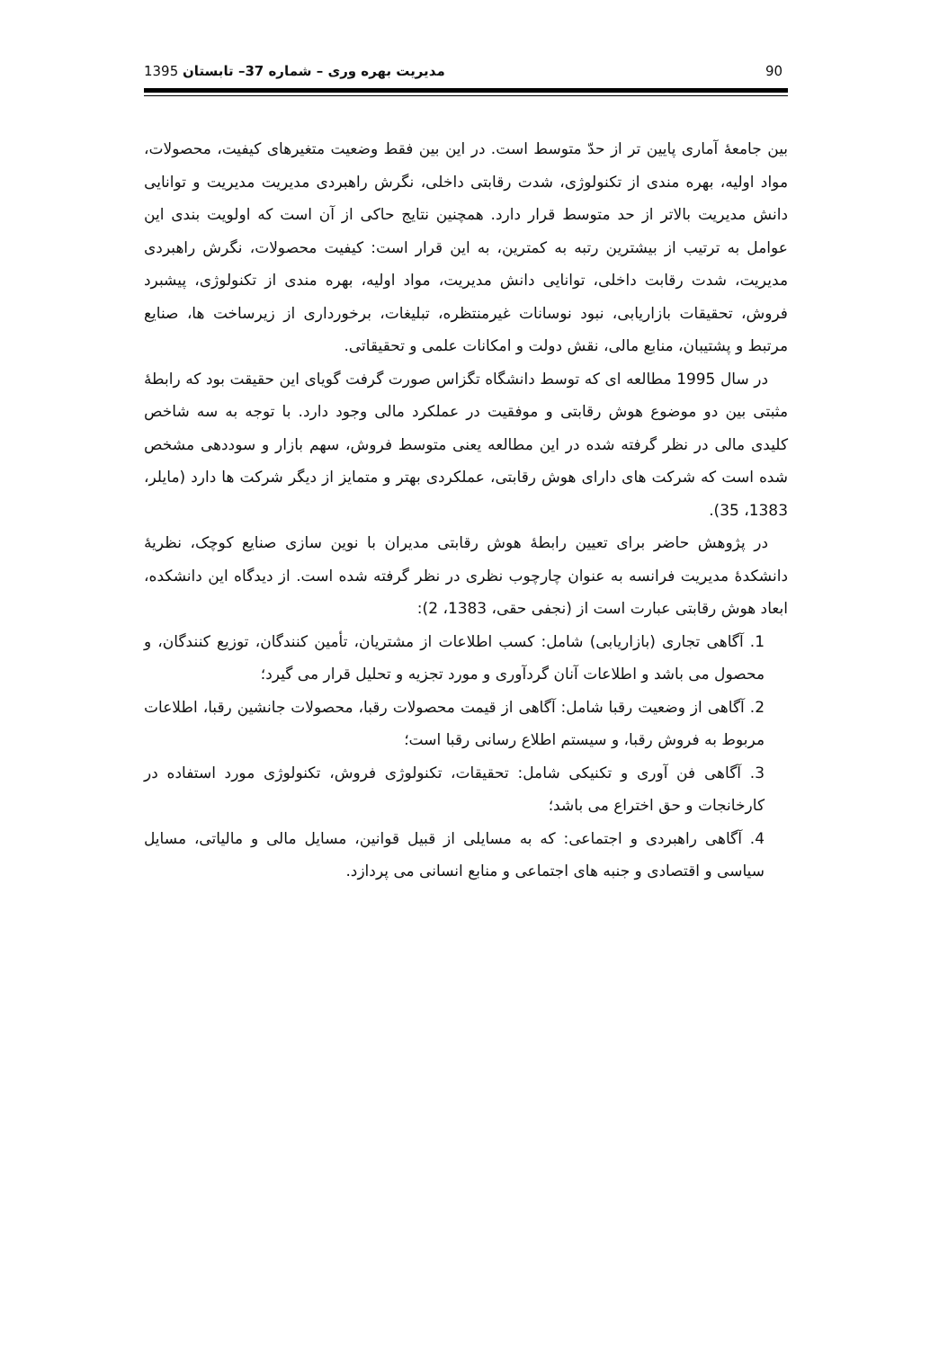1395 مدیریت بهره وری – شماره 37– تابستان 90
بین جامعۀ آماری پایین تر از حدّ متوسط است. در این بین فقط وضعیت متغیرهای کیفیت، محصولات، مواد اولیه، بهره مندی از تکنولوژی، شدت رقابتی داخلی، نگرش راهبردی مدیریت مدیریت و توانایی دانش مدیریت بالاتر از حد متوسط قرار دارد. همچنین نتایج حاکی از آن است که اولویت بندی این عوامل به ترتیب از بیشترین رتبه به کمترین، به این قرار است: کیفیت محصولات، نگرش راهبردی مدیریت، شدت رقابت داخلی، توانایی دانش مدیریت، مواد اولیه، بهره مندی از تکنولوژی، پیشبرد فروش، تحقیقات بازاریابی، نبود نوسانات غیرمنتظره، تبلیغات، برخورداری از زیرساخت ها، صنایع مرتبط و پشتیبان، منابع مالی، نقش دولت و امکانات علمی و تحقیقاتی.
در سال 1995 مطالعه ای که توسط دانشگاه تگزاس صورت گرفت گویای این حقیقت بود که رابطۀ مثبتی بین دو موضوع هوش رقابتی و موفقیت در عملکرد مالی وجود دارد. با توجه به سه شاخص کلیدی مالی در نظر گرفته شده در این مطالعه یعنی متوسط فروش، سهم بازار و سوددهی مشخص شده است که شرکت های دارای هوش رقابتی، عملکردی بهتر و متمایز از دیگر شرکت ها دارد (مایلر، 1383، 35).
در پژوهش حاضر برای تعیین رابطۀ هوش رقابتی مدیران با نوین سازی صنایع کوچک، نظریۀ دانشکدۀ مدیریت فرانسه به عنوان چارچوب نظری در نظر گرفته شده است. از دیدگاه این دانشکده، ابعاد هوش رقابتی عبارت است از (نجفی حقی، 1383، 2):
1. آگاهی تجاری (بازاریابی) شامل: کسب اطلاعات از مشتریان، تأمین کنندگان، توزیع کنندگان، و محصول می باشد و اطلاعات آنان گردآوری و مورد تجزیه و تحلیل قرار می گیرد؛
2. آگاهی از وضعیت رقبا شامل: آگاهی از قیمت محصولات رقبا، محصولات جانشین رقبا، اطلاعات مربوط به فروش رقبا، و سیستم اطلاع رسانی رقبا است؛
3. آگاهی فن آوری و تکنیکی شامل: تحقیقات، تکنولوژی فروش، تکنولوژی مورد استفاده در کارخانجات و حق اختراع می باشد؛
4. آگاهی راهبردی و اجتماعی: که به مسایلی از قبیل قوانین، مسایل مالی و مالیاتی، مسایل سیاسی و اقتصادی و جنبه های اجتماعی و منابع انسانی می پردازد.